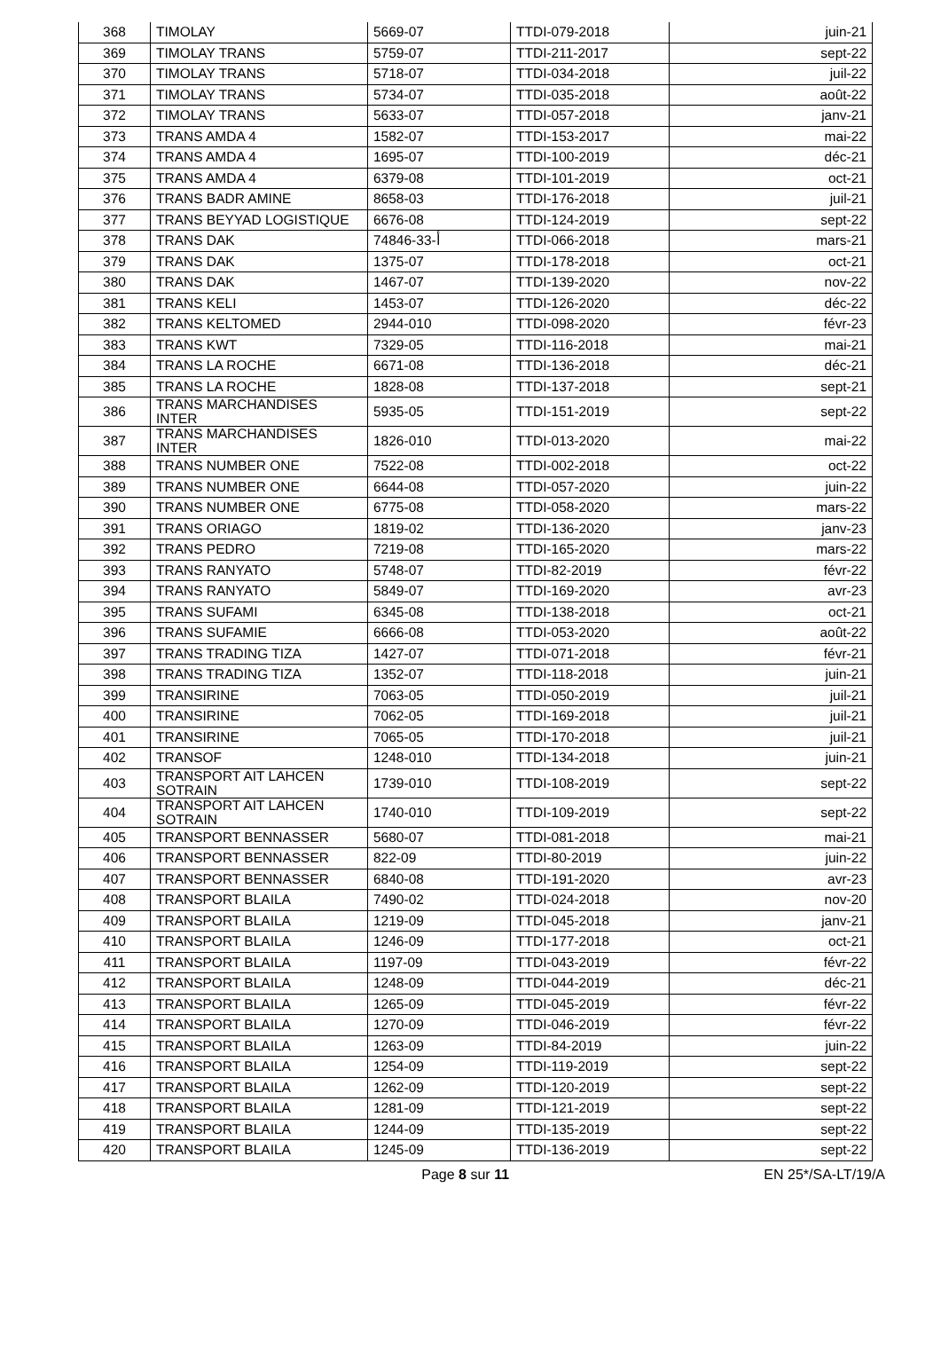| 368 | TIMOLAY | 5669-07 | TTDI-079-2018 | juin-21 |
| 369 | TIMOLAY TRANS | 5759-07 | TTDI-211-2017 | sept-22 |
| 370 | TIMOLAY TRANS | 5718-07 | TTDI-034-2018 | juil-22 |
| 371 | TIMOLAY TRANS | 5734-07 | TTDI-035-2018 | août-22 |
| 372 | TIMOLAY TRANS | 5633-07 | TTDI-057-2018 | janv-21 |
| 373 | TRANS AMDA 4 | 1582-07 | TTDI-153-2017 | mai-22 |
| 374 | TRANS AMDA 4 | 1695-07 | TTDI-100-2019 | déc-21 |
| 375 | TRANS AMDA 4 | 6379-08 | TTDI-101-2019 | oct-21 |
| 376 | TRANS BADR AMINE | 8658-03 | TTDI-176-2018 | juil-21 |
| 377 | TRANS BEYYAD LOGISTIQUE | 6676-08 | TTDI-124-2019 | sept-22 |
| 378 | TRANS DAK | 74846-أ-33 | TTDI-066-2018 | mars-21 |
| 379 | TRANS DAK | 1375-07 | TTDI-178-2018 | oct-21 |
| 380 | TRANS DAK | 1467-07 | TTDI-139-2020 | nov-22 |
| 381 | TRANS KELI | 1453-07 | TTDI-126-2020 | déc-22 |
| 382 | TRANS KELTOMED | 2944-010 | TTDI-098-2020 | févr-23 |
| 383 | TRANS KWT | 7329-05 | TTDI-116-2018 | mai-21 |
| 384 | TRANS LA ROCHE | 6671-08 | TTDI-136-2018 | déc-21 |
| 385 | TRANS LA ROCHE | 1828-08 | TTDI-137-2018 | sept-21 |
| 386 | TRANS MARCHANDISES INTER | 5935-05 | TTDI-151-2019 | sept-22 |
| 387 | TRANS MARCHANDISES INTER | 1826-010 | TTDI-013-2020 | mai-22 |
| 388 | TRANS NUMBER ONE | 7522-08 | TTDI-002-2018 | oct-22 |
| 389 | TRANS NUMBER ONE | 6644-08 | TTDI-057-2020 | juin-22 |
| 390 | TRANS NUMBER ONE | 6775-08 | TTDI-058-2020 | mars-22 |
| 391 | TRANS ORIAGO | 1819-02 | TTDI-136-2020 | janv-23 |
| 392 | TRANS PEDRO | 7219-08 | TTDI-165-2020 | mars-22 |
| 393 | TRANS RANYATO | 5748-07 | TTDI-82-2019 | févr-22 |
| 394 | TRANS RANYATO | 5849-07 | TTDI-169-2020 | avr-23 |
| 395 | TRANS SUFAMI | 6345-08 | TTDI-138-2018 | oct-21 |
| 396 | TRANS SUFAMIE | 6666-08 | TTDI-053-2020 | août-22 |
| 397 | TRANS TRADING TIZA | 1427-07 | TTDI-071-2018 | févr-21 |
| 398 | TRANS TRADING TIZA | 1352-07 | TTDI-118-2018 | juin-21 |
| 399 | TRANSIRINE | 7063-05 | TTDI-050-2019 | juil-21 |
| 400 | TRANSIRINE | 7062-05 | TTDI-169-2018 | juil-21 |
| 401 | TRANSIRINE | 7065-05 | TTDI-170-2018 | juil-21 |
| 402 | TRANSOF | 1248-010 | TTDI-134-2018 | juin-21 |
| 403 | TRANSPORT AIT LAHCEN SOTRAIN | 1739-010 | TTDI-108-2019 | sept-22 |
| 404 | TRANSPORT AIT LAHCEN SOTRAIN | 1740-010 | TTDI-109-2019 | sept-22 |
| 405 | TRANSPORT BENNASSER | 5680-07 | TTDI-081-2018 | mai-21 |
| 406 | TRANSPORT BENNASSER | 822-09 | TTDI-80-2019 | juin-22 |
| 407 | TRANSPORT BENNASSER | 6840-08 | TTDI-191-2020 | avr-23 |
| 408 | TRANSPORT BLAILA | 7490-02 | TTDI-024-2018 | nov-20 |
| 409 | TRANSPORT BLAILA | 1219-09 | TTDI-045-2018 | janv-21 |
| 410 | TRANSPORT BLAILA | 1246-09 | TTDI-177-2018 | oct-21 |
| 411 | TRANSPORT BLAILA | 1197-09 | TTDI-043-2019 | févr-22 |
| 412 | TRANSPORT BLAILA | 1248-09 | TTDI-044-2019 | déc-21 |
| 413 | TRANSPORT BLAILA | 1265-09 | TTDI-045-2019 | févr-22 |
| 414 | TRANSPORT BLAILA | 1270-09 | TTDI-046-2019 | févr-22 |
| 415 | TRANSPORT BLAILA | 1263-09 | TTDI-84-2019 | juin-22 |
| 416 | TRANSPORT BLAILA | 1254-09 | TTDI-119-2019 | sept-22 |
| 417 | TRANSPORT BLAILA | 1262-09 | TTDI-120-2019 | sept-22 |
| 418 | TRANSPORT BLAILA | 1281-09 | TTDI-121-2019 | sept-22 |
| 419 | TRANSPORT BLAILA | 1244-09 | TTDI-135-2019 | sept-22 |
| 420 | TRANSPORT BLAILA | 1245-09 | TTDI-136-2019 | sept-22 |
Page 8 sur 11 EN 25*/SA-LT/19/A